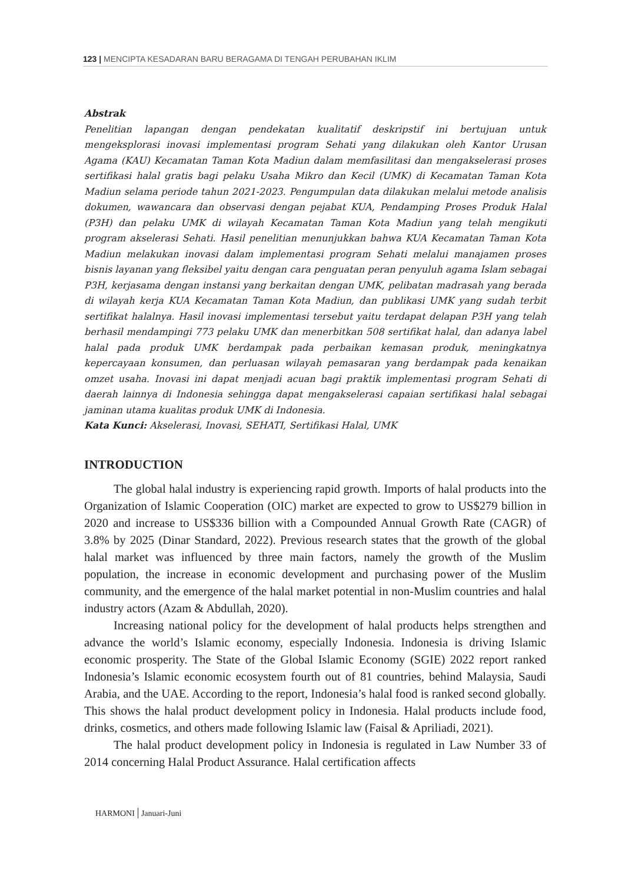123 | MENCIPTA KESADARAN BARU BERAGAMA DI TENGAH PERUBAHAN IKLIM
Abstrak
Penelitian lapangan dengan pendekatan kualitatif deskripstif ini bertujuan untuk mengeksplorasi inovasi implementasi program Sehati yang dilakukan oleh Kantor Urusan Agama (KAU) Kecamatan Taman Kota Madiun dalam memfasilitasi dan mengakselerasi proses sertifikasi halal gratis bagi pelaku Usaha Mikro dan Kecil (UMK) di Kecamatan Taman Kota Madiun selama periode tahun 2021-2023. Pengumpulan data dilakukan melalui metode analisis dokumen, wawancara dan observasi dengan pejabat KUA, Pendamping Proses Produk Halal (P3H) dan pelaku UMK di wilayah Kecamatan Taman Kota Madiun yang telah mengikuti program akselerasi Sehati. Hasil penelitian menunjukkan bahwa KUA Kecamatan Taman Kota Madiun melakukan inovasi dalam implementasi program Sehati melalui manajamen proses bisnis layanan yang fleksibel yaitu dengan cara penguatan peran penyuluh agama Islam sebagai P3H, kerjasama dengan instansi yang berkaitan dengan UMK, pelibatan madrasah yang berada di wilayah kerja KUA Kecamatan Taman Kota Madiun, dan publikasi UMK yang sudah terbit sertifikat halalnya. Hasil inovasi implementasi tersebut yaitu terdapat delapan P3H yang telah berhasil mendampingi 773 pelaku UMK dan menerbitkan 508 sertifikat halal, dan adanya label halal pada produk UMK berdampak pada perbaikan kemasan produk, meningkatnya kepercayaan konsumen, dan perluasan wilayah pemasaran yang berdampak pada kenaikan omzet usaha. Inovasi ini dapat menjadi acuan bagi praktik implementasi program Sehati di daerah lainnya di Indonesia sehingga dapat mengakselerasi capaian sertifikasi halal sebagai jaminan utama kualitas produk UMK di Indonesia.
Kata Kunci: Akselerasi, Inovasi, SEHATI, Sertifikasi Halal, UMK
INTRODUCTION
The global halal industry is experiencing rapid growth. Imports of halal products into the Organization of Islamic Cooperation (OIC) market are expected to grow to US$279 billion in 2020 and increase to US$336 billion with a Compounded Annual Growth Rate (CAGR) of 3.8% by 2025 (Dinar Standard, 2022). Previous research states that the growth of the global halal market was influenced by three main factors, namely the growth of the Muslim population, the increase in economic development and purchasing power of the Muslim community, and the emergence of the halal market potential in non-Muslim countries and halal industry actors (Azam & Abdullah, 2020).
Increasing national policy for the development of halal products helps strengthen and advance the world’s Islamic economy, especially Indonesia. Indonesia is driving Islamic economic prosperity. The State of the Global Islamic Economy (SGIE) 2022 report ranked Indonesia’s Islamic economic ecosystem fourth out of 81 countries, behind Malaysia, Saudi Arabia, and the UAE. According to the report, Indonesia’s halal food is ranked second globally. This shows the halal product development policy in Indonesia. Halal products include food, drinks, cosmetics, and others made following Islamic law (Faisal & Apriliadi, 2021).
The halal product development policy in Indonesia is regulated in Law Number 33 of 2014 concerning Halal Product Assurance. Halal certification affects
HARMONI | Januari-Juni